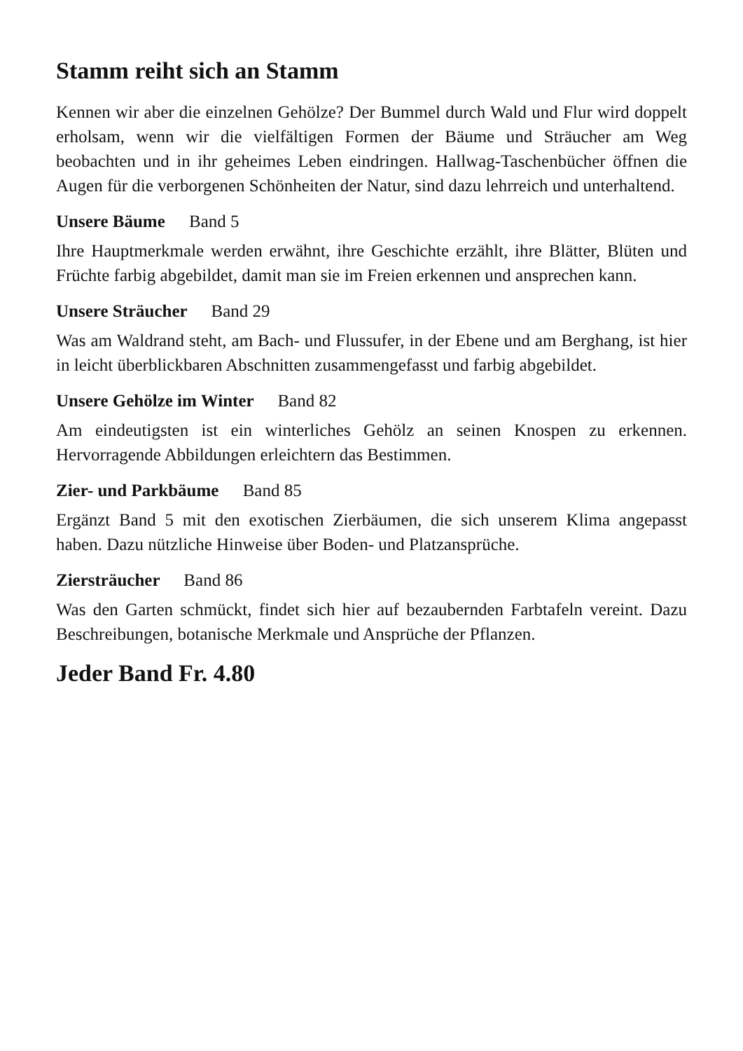Stamm reiht sich an Stamm
Kennen wir aber die einzelnen Gehölze? Der Bummel durch Wald und Flur wird doppelt erholsam, wenn wir die vielfältigen Formen der Bäume und Sträucher am Weg beobachten und in ihr geheimes Leben eindringen. Hallwag-Taschenbücher öffnen die Augen für die verborgenen Schönheiten der Natur, sind dazu lehrreich und unterhaltend.
Unsere Bäume Band 5
Ihre Hauptmerkmale werden erwähnt, ihre Geschichte erzählt, ihre Blätter, Blüten und Früchte farbig abgebildet, damit man sie im Freien erkennen und ansprechen kann.
Unsere Sträucher Band 29
Was am Waldrand steht, am Bach- und Flussufer, in der Ebene und am Berghang, ist hier in leicht überblickbaren Abschnitten zusammengefasst und farbig abgebildet.
Unsere Gehölze im Winter Band 82
Am eindeutigsten ist ein winterliches Gehölz an seinen Knospen zu erkennen. Hervorragende Abbildungen erleichtern das Bestimmen.
Zier- und Parkbäume Band 85
Ergänzt Band 5 mit den exotischen Zierbäumen, die sich unserem Klima angepasst haben. Dazu nützliche Hinweise über Boden- und Platzansprüche.
Ziersträucher Band 86
Was den Garten schmückt, findet sich hier auf bezaubernden Farbtafeln vereint. Dazu Beschreibungen, botanische Merkmale und Ansprüche der Pflanzen.
Jeder Band Fr. 4.80